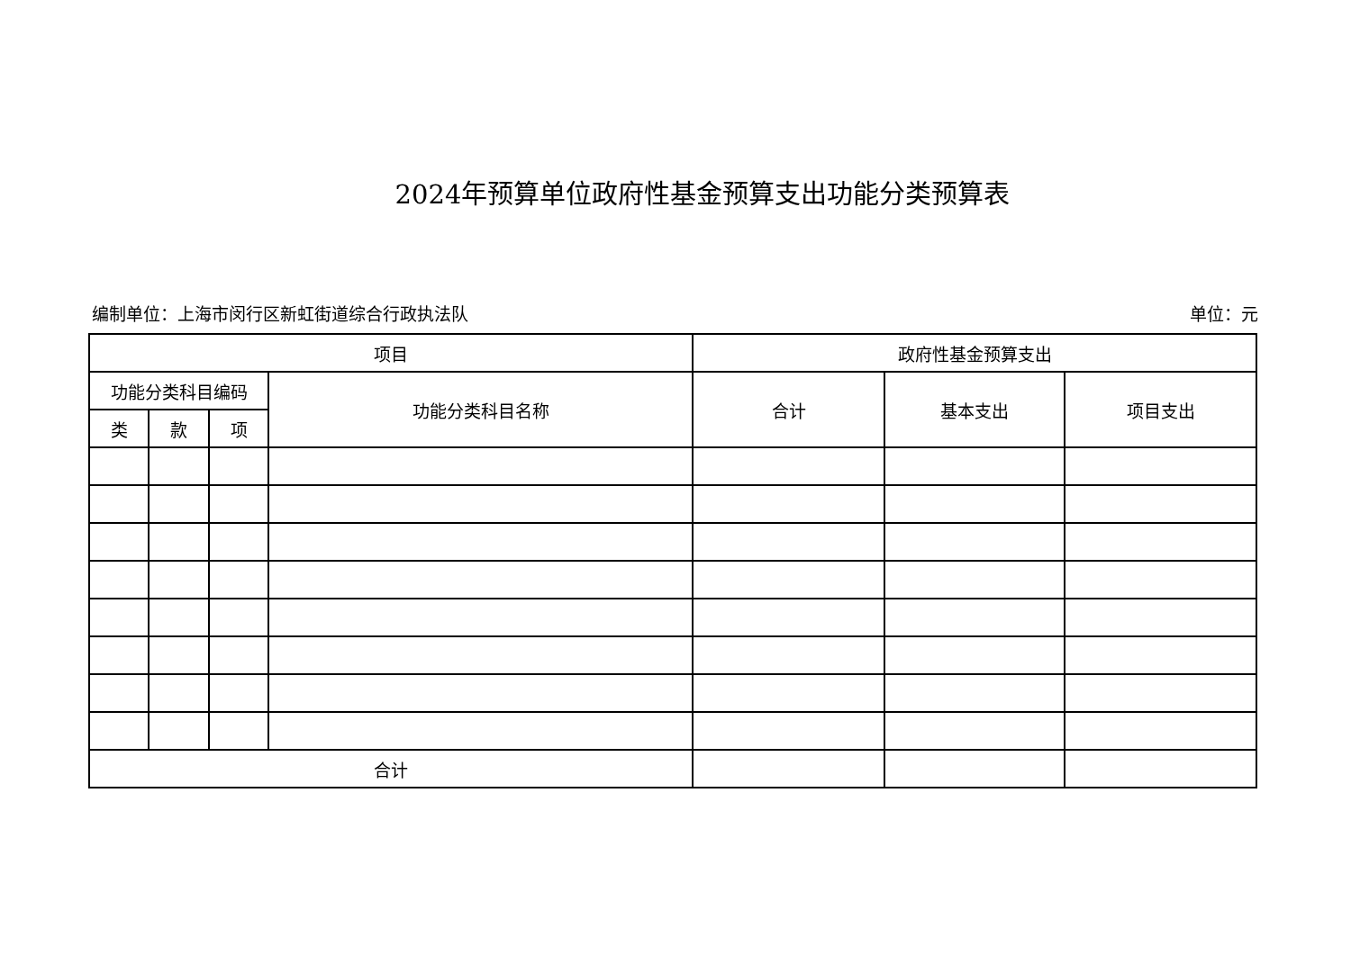2024年预算单位政府性基金预算支出功能分类预算表
编制单位：上海市闵行区新虹街道综合行政执法队 单位：元
| 项目 | | | | 政府性基金预算支出 | | |
| --- | --- | --- | --- | --- | --- | --- |
| 功能分类科目编码 | | | 功能分类科目名称 | 合计 | 基本支出 | 项目支出 |
| 类 | 款 | 项 | | | | |
| 合计 | | | | | | |